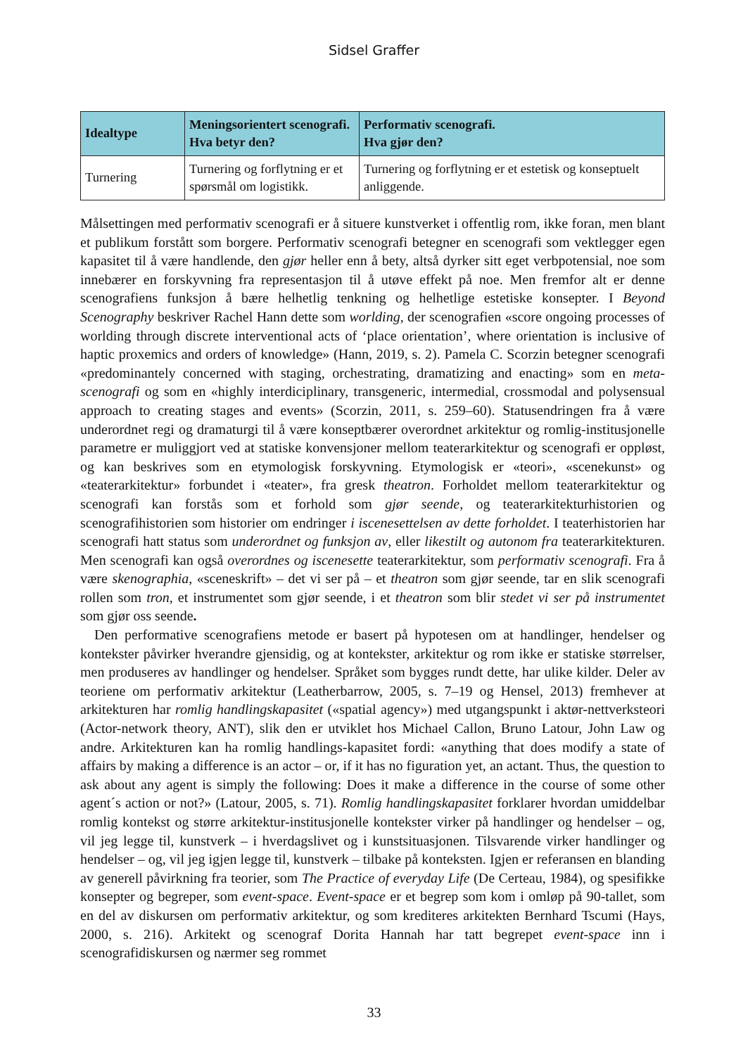Sidsel Graffer
| Idealtype | Meningsorientert scenografi. Hva betyr den? | Performativ scenografi. Hva gjør den? |
| --- | --- | --- |
| Turnering | Turnering og forflytning er et spørsmål om logistikk. | Turnering og forflytning er et estetisk og konseptuelt anliggende. |
Målsettingen med performativ scenografi er å situere kunstverket i offentlig rom, ikke foran, men blant et publikum forstått som borgere. Performativ scenografi betegner en scenografi som vektlegger egen kapasitet til å være handlende, den gjør heller enn å bety, altså dyrker sitt eget verbpotensial, noe som innebærer en forskyvning fra representasjon til å utøve effekt på noe. Men fremfor alt er denne scenografiens funksjon å bære helhetlig tenkning og helhetlige estetiske konsepter. I Beyond Scenography beskriver Rachel Hann dette som worlding, der scenografien «score ongoing processes of worlding through discrete interventional acts of ‘place orientation’, where orientation is inclusive of haptic proxemics and orders of knowledge» (Hann, 2019, s. 2). Pamela C. Scorzin betegner scenografi «predominantely concerned with staging, orchestrating, dramatizing and enacting» som en meta-scenografi og som en «highly interdiciplinary, transgeneric, intermedial, crossmodal and polysensual approach to creating stages and events» (Scorzin, 2011, s. 259–60). Statusendringen fra å være underordnet regi og dramaturgi til å være konseptbærer overordnet arkitektur og romlig-institusjonelle parametre er muliggjort ved at statiske konvensjoner mellom teaterarkitektur og scenografi er oppløst, og kan beskrives som en etymologisk forskyvning. Etymologisk er «teori», «scenekunst» og «teaterarkitektur» forbundet i «teater», fra gresk theatron. Forholdet mellom teaterarkitektur og scenografi kan forstås som et forhold som gjør seende, og teaterarkitekturhistorien og scenografihistorien som historier om endringer i iscenesettelsen av dette forholdet. I teaterhistorien har scenografi hatt status som underordnet og funksjon av, eller likestilt og autonom fra teaterarkitekturen. Men scenografi kan også overordnes og iscenesette teaterarkitektur, som performativ scenografi. Fra å være skenographia, «sceneskrift» – det vi ser på – et theatron som gjør seende, tar en slik scenografi rollen som tron, et instrumentet som gjør seende, i et theatron som blir stedet vi ser på instrumentet som gjør oss seende.
Den performative scenografiens metode er basert på hypotesen om at handlinger, hendelser og kontekster påvirker hverandre gjensidig, og at kontekster, arkitektur og rom ikke er statiske størrelser, men produseres av handlinger og hendelser. Språket som bygges rundt dette, har ulike kilder. Deler av teoriene om performativ arkitektur (Leatherbarrow, 2005, s. 7–19 og Hensel, 2013) fremhever at arkitekturen har romlig handlingskapasitet («spatial agency») med utgangspunkt i aktør-nettverksteori (Actor-network theory, ANT), slik den er utviklet hos Michael Callon, Bruno Latour, John Law og andre. Arkitekturen kan ha romlig handlings-kapasitet fordi: «anything that does modify a state of affairs by making a difference is an actor – or, if it has no figuration yet, an actant. Thus, the question to ask about any agent is simply the following: Does it make a difference in the course of some other agent´s action or not?» (Latour, 2005, s. 71). Romlig handlingskapasitet forklarer hvordan umiddelbar romlig kontekst og større arkitektur-institusjonelle kontekster virker på handlinger og hendelser – og, vil jeg legge til, kunstverk – i hverdagslivet og i kunstsituasjonen. Tilsvarende virker handlinger og hendelser – og, vil jeg igjen legge til, kunstverk – tilbake på konteksten. Igjen er referansen en blanding av generell påvirkning fra teorier, som The Practice of everyday Life (De Certeau, 1984), og spesifikke konsepter og begreper, som event-space. Event-space er et begrep som kom i omløp på 90-tallet, som en del av diskursen om performativ arkitektur, og som krediteres arkitekten Bernhard Tscumi (Hays, 2000, s. 216). Arkitekt og scenograf Dorita Hannah har tatt begrepet event-space inn i scenografidiskursen og nærmer seg rommet
33